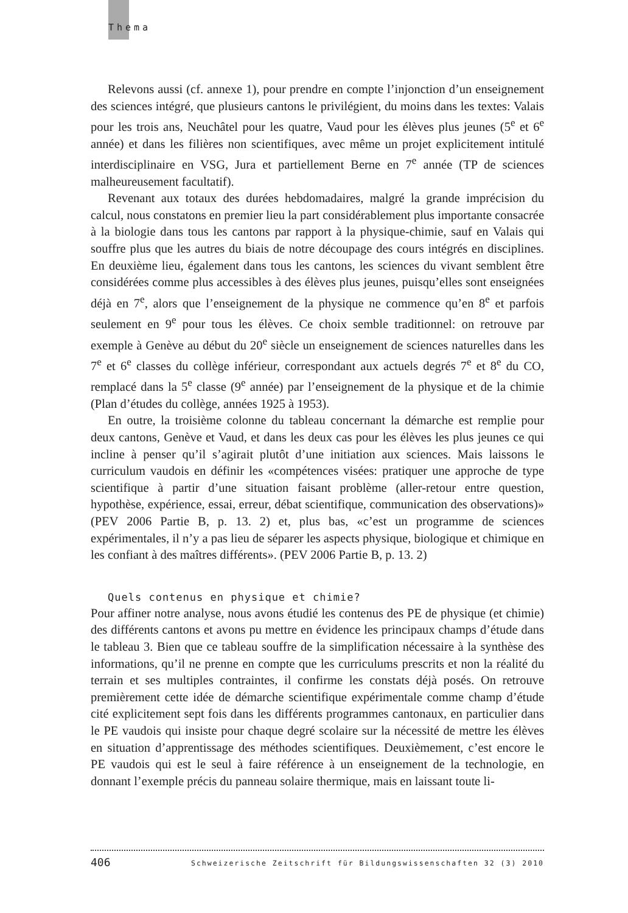Thema
Relevons aussi (cf. annexe 1), pour prendre en compte l’injonction d’un enseignement des sciences intégré, que plusieurs cantons le privilégient, du moins dans les textes: Valais pour les trois ans, Neuchâtel pour les quatre, Vaud pour les élèves plus jeunes (5<sup>e</sup> et 6<sup>e</sup> année) et dans les filières non scientifiques, avec même un projet explicitement intitulé interdisciplinaire en VSG, Jura et partiellement Berne en 7<sup>e</sup> année (TP de sciences malheureusement facultatif).
Revenant aux totaux des durées hebdomadaires, malgré la grande imprécision du calcul, nous constatons en premier lieu la part considérablement plus importante consacrée à la biologie dans tous les cantons par rapport à la physique-chimie, sauf en Valais qui souffre plus que les autres du biais de notre découpage des cours intégrés en disciplines. En deuxième lieu, également dans tous les cantons, les sciences du vivant semblent être considérées comme plus accessibles à des élèves plus jeunes, puisqu’elles sont enseignées déjà en 7<sup>e</sup>, alors que l’enseignement de la physique ne commence qu’en 8<sup>e</sup> et parfois seulement en 9<sup>e</sup> pour tous les élèves. Ce choix semble traditionnel: on retrouve par exemple à Genève au début du 20<sup>e</sup> siècle un enseignement de sciences naturelles dans les 7<sup>e</sup> et 6<sup>e</sup> classes du collège inférieur, correspondant aux actuels degrés 7<sup>e</sup> et 8<sup>e</sup> du CO, remplacé dans la 5<sup>e</sup> classe (9<sup>e</sup> année) par l’enseignement de la physique et de la chimie (Plan d’études du collège, années 1925 à 1953).
En outre, la troisième colonne du tableau concernant la démarche est remplie pour deux cantons, Genève et Vaud, et dans les deux cas pour les élèves les plus jeunes ce qui incline à penser qu’il s’agirait plutôt d’une initiation aux sciences. Mais laissons le curriculum vaudois en définir les «compétences visées: pratiquer une approche de type scientifique à partir d’une situation faisant problème (aller-retour entre question, hypothèse, expérience, essai, erreur, débat scientifique, communication des observations)» (PEV 2006 Partie B, p. 13. 2) et, plus bas, «c’est un programme de sciences expérimentales, il n’y a pas lieu de séparer les aspects physique, biologique et chimique en les confiant à des maîtres différents». (PEV 2006 Partie B, p. 13. 2)
Quels contenus en physique et chimie?
Pour affiner notre analyse, nous avons étudié les contenus des PE de physique (et chimie) des différents cantons et avons pu mettre en évidence les principaux champs d’étude dans le tableau 3. Bien que ce tableau souffre de la simplification nécessaire à la synthèse des informations, qu’il ne prenne en compte que les curriculums prescrits et non la réalité du terrain et ses multiples contraintes, il confirme les constats déjà posés. On retrouve premièrement cette idée de démarche scientifique expérimentale comme champ d’étude cité explicitement sept fois dans les différents programmes cantonaux, en particulier dans le PE vaudois qui insiste pour chaque degré scolaire sur la nécessité de mettre les élèves en situation d’apprentissage des méthodes scientifiques. Deuxièmement, c’est encore le PE vaudois qui est le seul à faire référence à un enseignement de la technologie, en donnant l’exemple précis du panneau solaire thermique, mais en laissant toute li-
406 Schweizerische Zeitschrift für Bildungswissenschaften 32 (3) 2010